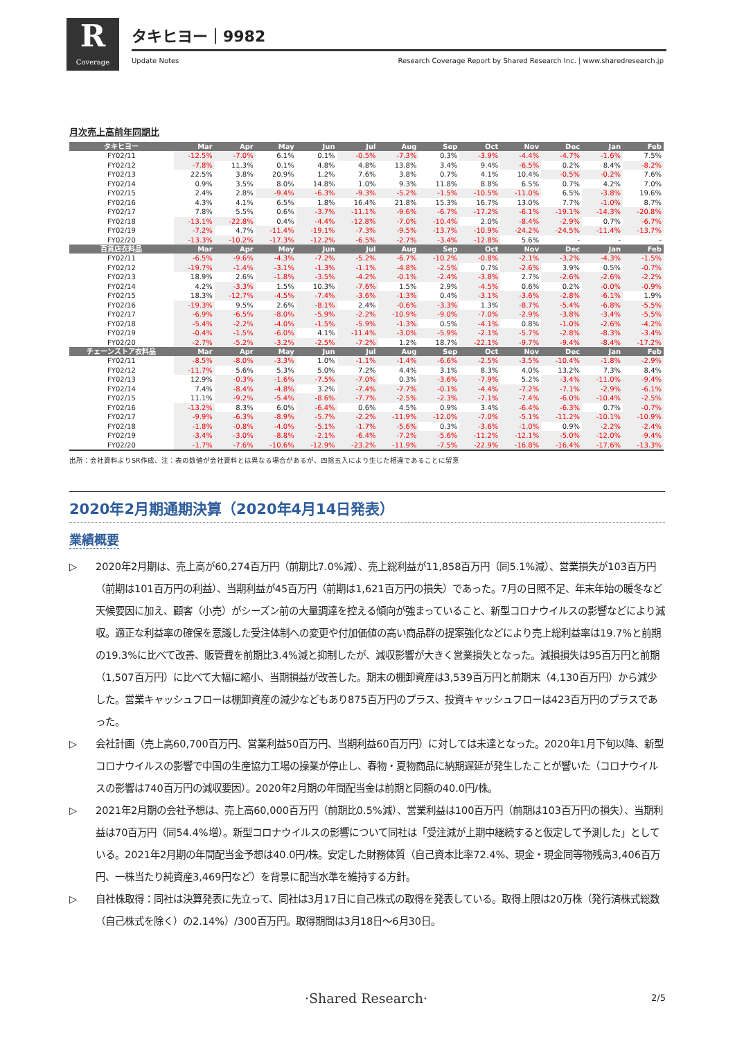R
Coverage
タキヒヨー｜9982
Update Notes
Research Coverage Report by Shared Research Inc. | www.sharedresearch.jp
月次売上高前年同期比
| タキヒヨー | Mar | Apr | May | Jun | Jul | Aug | Sep | Oct | Nov | Dec | Jan | Feb |
| --- | --- | --- | --- | --- | --- | --- | --- | --- | --- | --- | --- | --- |
| FY02/11 | -12.5% | -7.0% | 6.1% | 0.1% | -0.5% | -7.3% | 0.3% | -3.9% | -4.4% | -4.7% | -1.6% | 7.5% |
| FY02/12 | -7.8% | 11.3% | 0.1% | 4.8% | 4.8% | 13.8% | 3.4% | 9.4% | -6.5% | 0.2% | 8.4% | -8.2% |
| FY02/13 | 22.5% | 3.8% | 20.9% | 1.2% | 7.6% | 3.8% | 0.7% | 4.1% | 10.4% | -0.5% | -0.2% | 7.6% |
| FY02/14 | 0.9% | 3.5% | 8.0% | 14.8% | 1.0% | 9.3% | 11.8% | 8.8% | 6.5% | 0.7% | 4.2% | 7.0% |
| FY02/15 | 2.4% | 2.8% | -9.4% | -6.3% | -9.3% | -5.2% | -1.5% | -10.5% | -11.0% | 6.5% | -3.8% | 19.6% |
| FY02/16 | 4.3% | 4.1% | 6.5% | 1.8% | 16.4% | 21.8% | 15.3% | 16.7% | 13.0% | 7.7% | -1.0% | 8.7% |
| FY02/17 | 7.8% | 5.5% | 0.6% | -3.7% | -11.1% | -9.6% | -6.7% | -17.2% | -6.1% | -19.1% | -14.3% | -20.8% |
| FY02/18 | -13.1% | -22.8% | 0.4% | -4.4% | -12.8% | -7.0% | -10.4% | 2.0% | -8.4% | -2.9% | 0.7% | -6.7% |
| FY02/19 | -7.2% | 4.7% | -11.4% | -19.1% | -7.3% | -9.5% | -13.7% | -10.9% | -24.2% | -24.5% | -11.4% | -13.7% |
| FY02/20 | -13.3% | -10.2% | -17.3% | -12.2% | -6.5% | -2.7% | -3.4% | -12.8% | 5.6% | - | - | - |
| 百貨店衣料品 | Mar | Apr | May | Jun | Jul | Aug | Sep | Oct | Nov | Dec | Jan | Feb |
| FY02/11 | -6.5% | -9.6% | -4.3% | -7.2% | -5.2% | -6.7% | -10.2% | -0.8% | -2.1% | -3.2% | -4.3% | -1.5% |
| FY02/12 | -19.7% | -1.4% | -3.1% | -1.3% | -1.1% | -4.8% | -2.5% | 0.7% | -2.6% | 3.9% | 0.5% | -0.7% |
| FY02/13 | 18.9% | 2.6% | -1.8% | -3.5% | -4.2% | -0.1% | -2.4% | -3.8% | 2.7% | -2.6% | -2.6% | -2.2% |
| FY02/14 | 4.2% | -3.3% | 1.5% | 10.3% | -7.6% | 1.5% | 2.9% | -4.5% | 0.6% | 0.2% | -0.0% | -0.9% |
| FY02/15 | 18.3% | -12.7% | -4.5% | -7.4% | -3.6% | -1.3% | 0.4% | -3.1% | -3.6% | -2.8% | -6.1% | 1.9% |
| FY02/16 | -19.3% | 9.5% | 2.6% | -8.1% | 2.4% | -0.6% | -3.3% | 1.3% | -8.7% | -5.4% | -6.8% | -5.5% |
| FY02/17 | -6.9% | -6.5% | -8.0% | -5.9% | -2.2% | -10.9% | -9.0% | -7.0% | -2.9% | -3.8% | -3.4% | -5.5% |
| FY02/18 | -5.4% | -2.2% | -4.0% | -1.5% | -5.9% | -1.3% | 0.5% | -4.1% | 0.8% | -1.0% | -2.6% | -4.2% |
| FY02/19 | -0.4% | -1.5% | -6.0% | 4.1% | -11.4% | -3.0% | -5.9% | -2.1% | -5.7% | -2.8% | -8.3% | -3.4% |
| FY02/20 | -2.7% | -5.2% | -3.2% | -2.5% | -7.2% | 1.2% | 18.7% | -22.1% | -9.7% | -9.4% | -8.4% | -17.2% |
| チェーンストア衣料品 | Mar | Apr | May | Jun | Jul | Aug | Sep | Oct | Nov | Dec | Jan | Feb |
| FY02/11 | -8.5% | -8.0% | -3.3% | 1.0% | -1.1% | -1.4% | -6.6% | -2.5% | -3.5% | -10.4% | -1.8% | -2.9% |
| FY02/12 | -11.7% | 5.6% | 5.3% | 5.0% | 7.2% | 4.4% | 3.1% | 8.3% | 4.0% | 13.2% | 7.3% | 8.4% |
| FY02/13 | 12.9% | -0.3% | -1.6% | -7.5% | -7.0% | 0.3% | -3.6% | -7.9% | 5.2% | -3.4% | -11.0% | -9.4% |
| FY02/14 | 7.4% | -8.4% | -4.8% | 3.2% | -7.4% | -7.7% | -0.1% | -4.4% | -7.2% | -7.1% | -2.9% | -6.1% |
| FY02/15 | 11.1% | -9.2% | -5.4% | -8.6% | -7.7% | -2.5% | -2.3% | -7.1% | -7.4% | -6.0% | -10.4% | -2.5% |
| FY02/16 | -13.2% | 8.3% | 6.0% | -6.4% | 0.6% | 4.5% | 0.9% | 3.4% | -6.4% | -6.3% | 0.7% | -0.7% |
| FY02/17 | -9.9% | -6.3% | -8.9% | -5.7% | -2.2% | -11.9% | -12.0% | -7.0% | -5.1% | -11.2% | -10.1% | -10.9% |
| FY02/18 | -1.8% | -0.8% | -4.0% | -5.1% | -1.7% | -5.6% | 0.3% | -3.6% | -1.0% | 0.9% | -2.2% | -2.4% |
| FY02/19 | -3.4% | -3.0% | -8.8% | -2.1% | -6.4% | -7.2% | -5.6% | -11.2% | -12.1% | -5.0% | -12.0% | -9.4% |
| FY02/20 | -1.7% | -7.6% | -10.6% | -12.9% | -23.2% | -11.9% | -7.5% | -22.9% | -16.8% | -16.4% | -17.6% | -13.3% |
出所：会社資料よりSR作成、注：表の数値が会社資料とは異なる場合があるが、四捨五入により生じた相違であることに留意
2020年2月期通期決算（2020年4月14日発表）
業績概要
▷ 2020年2月期は、売上高が60,274百万円（前期比7.0%減）、売上総利益が11,858百万円（同5.1%減）、営業損失が103百万円（前期は101百万円の利益）、当期利益が45百万円（前期は1,621百万円の損失）であった。7月の日照不足、年末年始の暖冬など天候要因に加え、顧客（小売）がシーズン前の大量調達を控える傾向が強まっていること、新型コロナウイルスの影響などにより減収。適正な利益率の確保を意識した受注体制への変更や付加価値の高い商品群の提案強化などにより売上総利益率は19.7%と前期の19.3%に比べて改善、販管費を前期比3.4%減と抑制したが、減収影響が大きく営業損失となった。減損損失は95百万円と前期（1,507百万円）に比べて大幅に縮小、当期損益が改善した。期末の棚卸資産は3,539百万円と前期末（4,130百万円）から減少した。営業キャッシュフローは棚卸資産の減少などもあり875百万円のプラス、投資キャッシュフローは423百万円のプラスであった。
▷ 会社計画（売上高60,700百万円、営業利益50百万円、当期利益60百万円）に対しては未達となった。2020年1月下旬以降、新型コロナウイルスの影響で中国の生産協力工場の操業が停止し、春物・夏物商品に納期遅延が発生したことが響いた（コロナウイルスの影響は740百万円の減収要因）。2020年2月期の年間配当金は前期と同額の40.0円/株。
▷ 2021年2月期の会社予想は、売上高60,000百万円（前期比0.5%減）、営業利益は100百万円（前期は103百万円の損失）、当期利益は70百万円（同54.4%増）。新型コロナウイルスの影響について同社は「受注減が上期中継続すると仮定して予測した」としている。2021年2月期の年間配当金予想は40.0円/株。安定した財務体質（自己資本比率72.4%、現金・現金同等物残高3,406百万円、一株当たり純資産3,469円など）を背景に配当水準を維持する方針。
▷ 自社株取得：同社は決算発表に先立って、同社は3月17日に自己株式の取得を発表している。取得上限は20万株（発行済株式総数（自己株式を除く）の2.14%）/300百万円。取得期間は3月18日～6月30日。
·Shared Research· 2/5